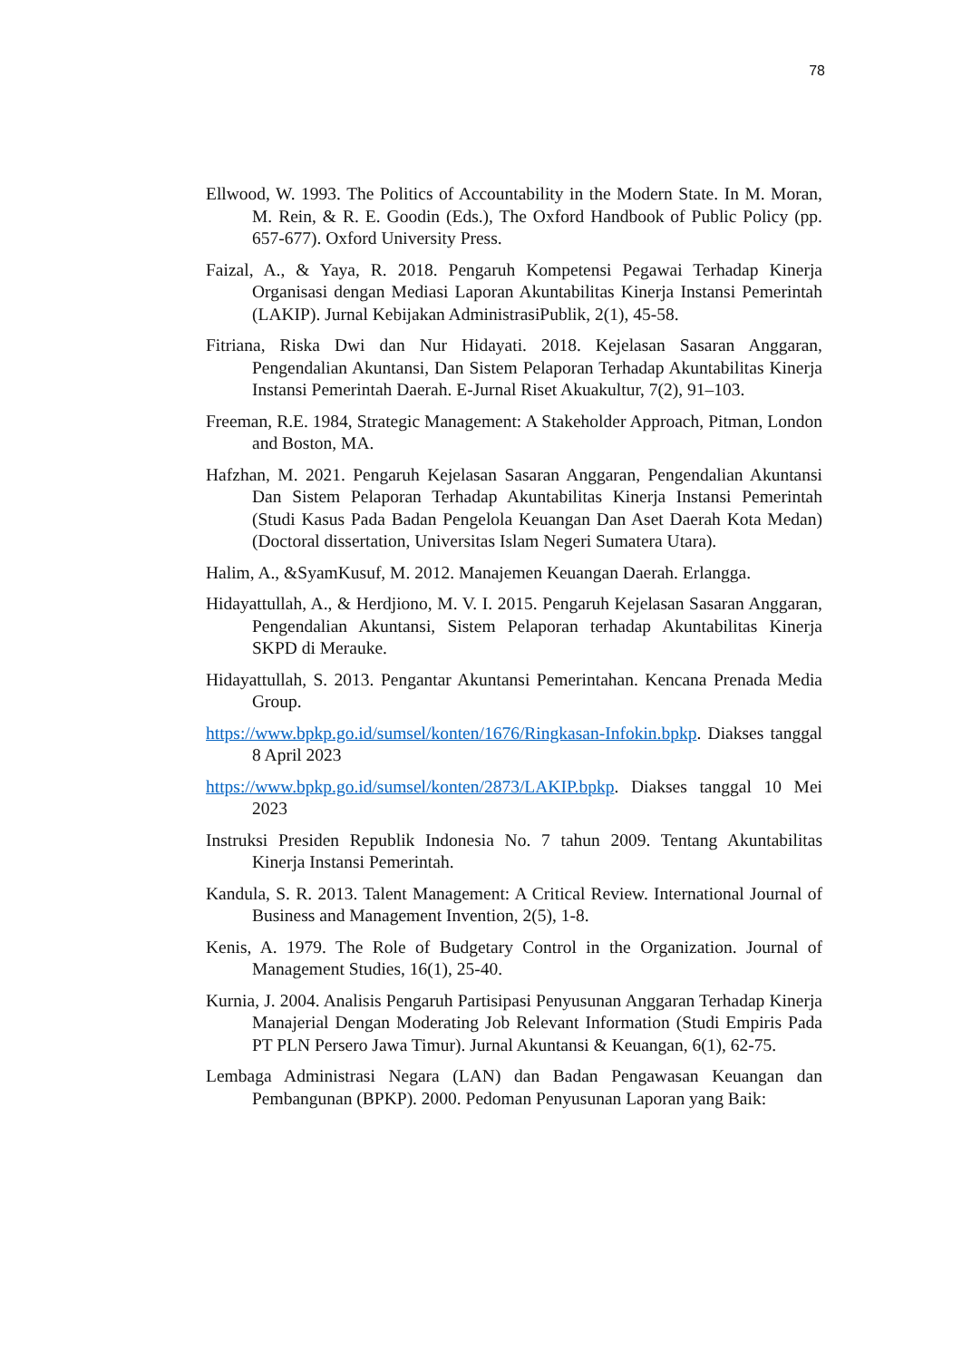78
Ellwood, W. 1993. The Politics of Accountability in the Modern State. In M. Moran, M. Rein, & R. E. Goodin (Eds.), The Oxford Handbook of Public Policy (pp. 657-677). Oxford University Press.
Faizal, A., & Yaya, R. 2018. Pengaruh Kompetensi Pegawai Terhadap Kinerja Organisasi dengan Mediasi Laporan Akuntabilitas Kinerja Instansi Pemerintah (LAKIP). Jurnal Kebijakan AdministrasiPublik, 2(1), 45-58.
Fitriana, Riska Dwi dan Nur Hidayati. 2018. Kejelasan Sasaran Anggaran, Pengendalian Akuntansi, Dan Sistem Pelaporan Terhadap Akuntabilitas Kinerja Instansi Pemerintah Daerah. E-Jurnal Riset Akuakultur, 7(2), 91–103.
Freeman, R.E. 1984, Strategic Management: A Stakeholder Approach, Pitman, London and Boston, MA.
Hafzhan, M. 2021. Pengaruh Kejelasan Sasaran Anggaran, Pengendalian Akuntansi Dan Sistem Pelaporan Terhadap Akuntabilitas Kinerja Instansi Pemerintah (Studi Kasus Pada Badan Pengelola Keuangan Dan Aset Daerah Kota Medan) (Doctoral dissertation, Universitas Islam Negeri Sumatera Utara).
Halim, A., &SyamKusuf, M. 2012. Manajemen Keuangan Daerah. Erlangga.
Hidayattullah, A., & Herdjiono, M. V. I. 2015. Pengaruh Kejelasan Sasaran Anggaran, Pengendalian Akuntansi, Sistem Pelaporan terhadap Akuntabilitas Kinerja SKPD di Merauke.
Hidayattullah, S. 2013. Pengantar Akuntansi Pemerintahan. Kencana Prenada Media Group.
https://www.bpkp.go.id/sumsel/konten/1676/Ringkasan-Infokin.bpkp. Diakses tanggal 8 April 2023
https://www.bpkp.go.id/sumsel/konten/2873/LAKIP.bpkp. Diakses tanggal 10 Mei 2023
Instruksi Presiden Republik Indonesia No. 7 tahun 2009. Tentang Akuntabilitas Kinerja Instansi Pemerintah.
Kandula, S. R. 2013. Talent Management: A Critical Review. International Journal of Business and Management Invention, 2(5), 1-8.
Kenis, A. 1979. The Role of Budgetary Control in the Organization. Journal of Management Studies, 16(1), 25-40.
Kurnia, J. 2004. Analisis Pengaruh Partisipasi Penyusunan Anggaran Terhadap Kinerja Manajerial Dengan Moderating Job Relevant Information (Studi Empiris Pada PT PLN Persero Jawa Timur). Jurnal Akuntansi & Keuangan, 6(1), 62-75.
Lembaga Administrasi Negara (LAN) dan Badan Pengawasan Keuangan dan Pembangunan (BPKP). 2000. Pedoman Penyusunan Laporan yang Baik: